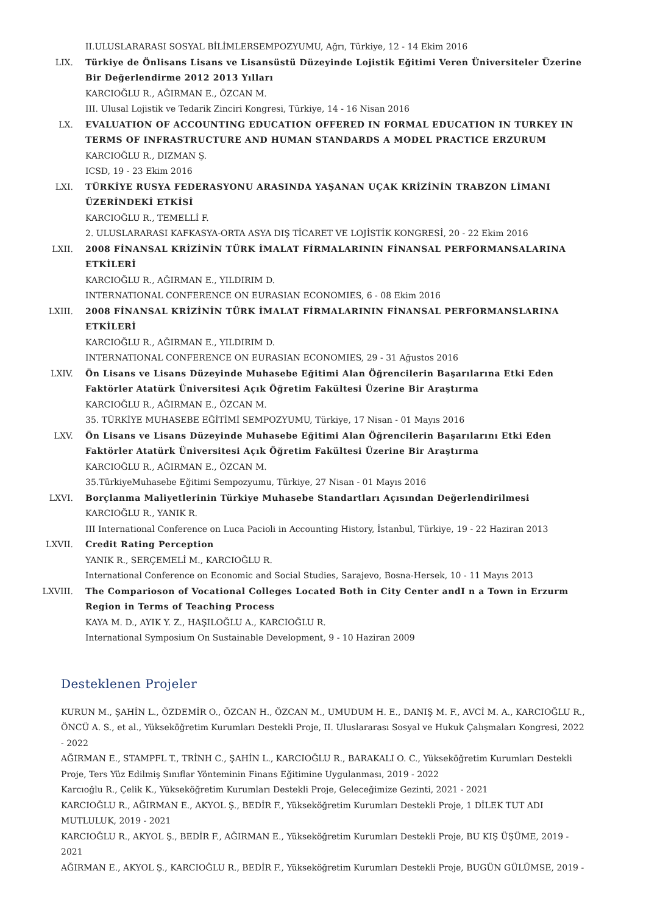II.ULUSLARARASI SOSYAL BİLİMLERSEMPOZYUMU, Ağrı, Türkiye, 12 - 14 Ekim 2016
LIX. Türkiye de Önlisans Lisans ve Lisansüstü Düzeyinde Lojistik Eğitimi Veren Üniversiteler Üzerine Bir Değerlendirme 2012 2013 Yılları
KARCIOĞLU R., AĞIRMAN E., ÖZCAN M.
III. Ulusal Lojistik ve Tedarik Zinciri Kongresi, Türkiye, 14 - 16 Nisan 2016
LX. EVALUATION OF ACCOUNTING EDUCATION OFFERED IN FORMAL EDUCATION IN TURKEY IN TERMS OF INFRASTRUCTURE AND HUMAN STANDARDS A MODEL PRACTICE ERZURUM
KARCIOĞLU R., DIZMAN Ş.
ICSD, 19 - 23 Ekim 2016
LXI. TÜRKİYE RUSYA FEDERASYONU ARASINDA YAŞANAN UÇAK KRİZİNİN TRABZON LİMANI ÜZERİNDEKİ ETKİSİ
KARCIOĞLU R., TEMELLİ F.
2. ULUSLARARASI KAFKASYA-ORTA ASYA DIŞ TİCARET VE LOJİSTİK KONGRESİ, 20 - 22 Ekim 2016
LXII. 2008 FİNANSAL KRİZİNİN TÜRK İMALAT FİRMALARININ FİNANSAL PERFORMANSALARINA ETKİLERİ
KARCIOĞLU R., AĞIRMAN E., YILDIRIM D.
INTERNATIONAL CONFERENCE ON EURASIAN ECONOMIES, 6 - 08 Ekim 2016
LXIII. 2008 FİNANSAL KRİZİNİN TÜRK İMALAT FİRMALARININ FİNANSAL PERFORMANSLARINA ETKİLERİ
KARCIOĞLU R., AĞIRMAN E., YILDIRIM D.
INTERNATIONAL CONFERENCE ON EURASIAN ECONOMIES, 29 - 31 Ağustos 2016
LXIV. Ön Lisans ve Lisans Düzeyinde Muhasebe Eğitimi Alan Öğrencilerin Başarılarına Etki Eden Faktörler Atatürk Üniversitesi Açık Öğretim Fakültesi Üzerine Bir Araştırma
KARCIOĞLU R., AĞIRMAN E., ÖZCAN M.
35. TÜRKİYE MUHASEBE EĞİTİMİ SEMPOZYUMU, Türkiye, 17 Nisan - 01 Mayıs 2016
LXV. Ön Lisans ve Lisans Düzeyinde Muhasebe Eğitimi Alan Öğrencilerin Başarılarını Etki Eden Faktörler Atatürk Üniversitesi Açık Öğretim Fakültesi Üzerine Bir Araştırma
KARCIOĞLU R., AĞIRMAN E., ÖZCAN M.
35.TürkiyeMuhasebe Eğitimi Sempozyumu, Türkiye, 27 Nisan - 01 Mayıs 2016
LXVI. Borçlanma Maliyetlerinin Türkiye Muhasebe Standartları Açısından Değerlendirilmesi
KARCIOĞLU R., YANIK R.
III International Conference on Luca Pacioli in Accounting History, İstanbul, Türkiye, 19 - 22 Haziran 2013
LXVII. Credit Rating Perception
YANIK R., SERÇEMELİ M., KARCIOĞLU R.
International Conference on Economic and Social Studies, Sarajevo, Bosna-Hersek, 10 - 11 Mayıs 2013
LXVIII. The Comparioson of Vocational Colleges Located Both in City Center andI n a Town in Erzurm Region in Terms of Teaching Process
KAYA M. D., AYIK Y. Z., HAŞILOĞLU A., KARCIOĞLU R.
International Symposium On Sustainable Development, 9 - 10 Haziran 2009
Desteklenen Projeler
KURUN M., ŞAHİN L., ÖZDEMİR O., ÖZCAN H., ÖZCAN M., UMUDUM H. E., DANIŞ M. F., AVCİ M. A., KARCIOĞLU R., ÖNCÜ A. S., et al., Yükseköğretim Kurumları Destekli Proje, II. Uluslararası Sosyal ve Hukuk Çalışmaları Kongresi, 2022 - 2022
AĞIRMAN E., STAMPFL T., TRİNH C., ŞAHİN L., KARCIOĞLU R., BARAKALI O. C., Yükseköğretim Kurumları Destekli Proje, Ters Yüz Edilmiş Sınıflar Yönteminin Finans Eğitimine Uygulanması, 2019 - 2022
Karcıoğlu R., Çelik K., Yükseköğretim Kurumları Destekli Proje, Geleceğimize Gezinti, 2021 - 2021
KARCIOĞLU R., AĞIRMAN E., AKYOL Ş., BEDİR F., Yükseköğretim Kurumları Destekli Proje, 1 DİLEK TUT ADI MUTLULUK, 2019 - 2021
KARCIOĞLU R., AKYOL Ş., BEDİR F., AĞIRMAN E., Yükseköğretim Kurumları Destekli Proje, BU KIŞ ÜŞÜME, 2019 - 2021
AĞIRMAN E., AKYOL Ş., KARCIOĞLU R., BEDİR F., Yükseköğretim Kurumları Destekli Proje, BUGÜN GÜLÜMSE, 2019 -